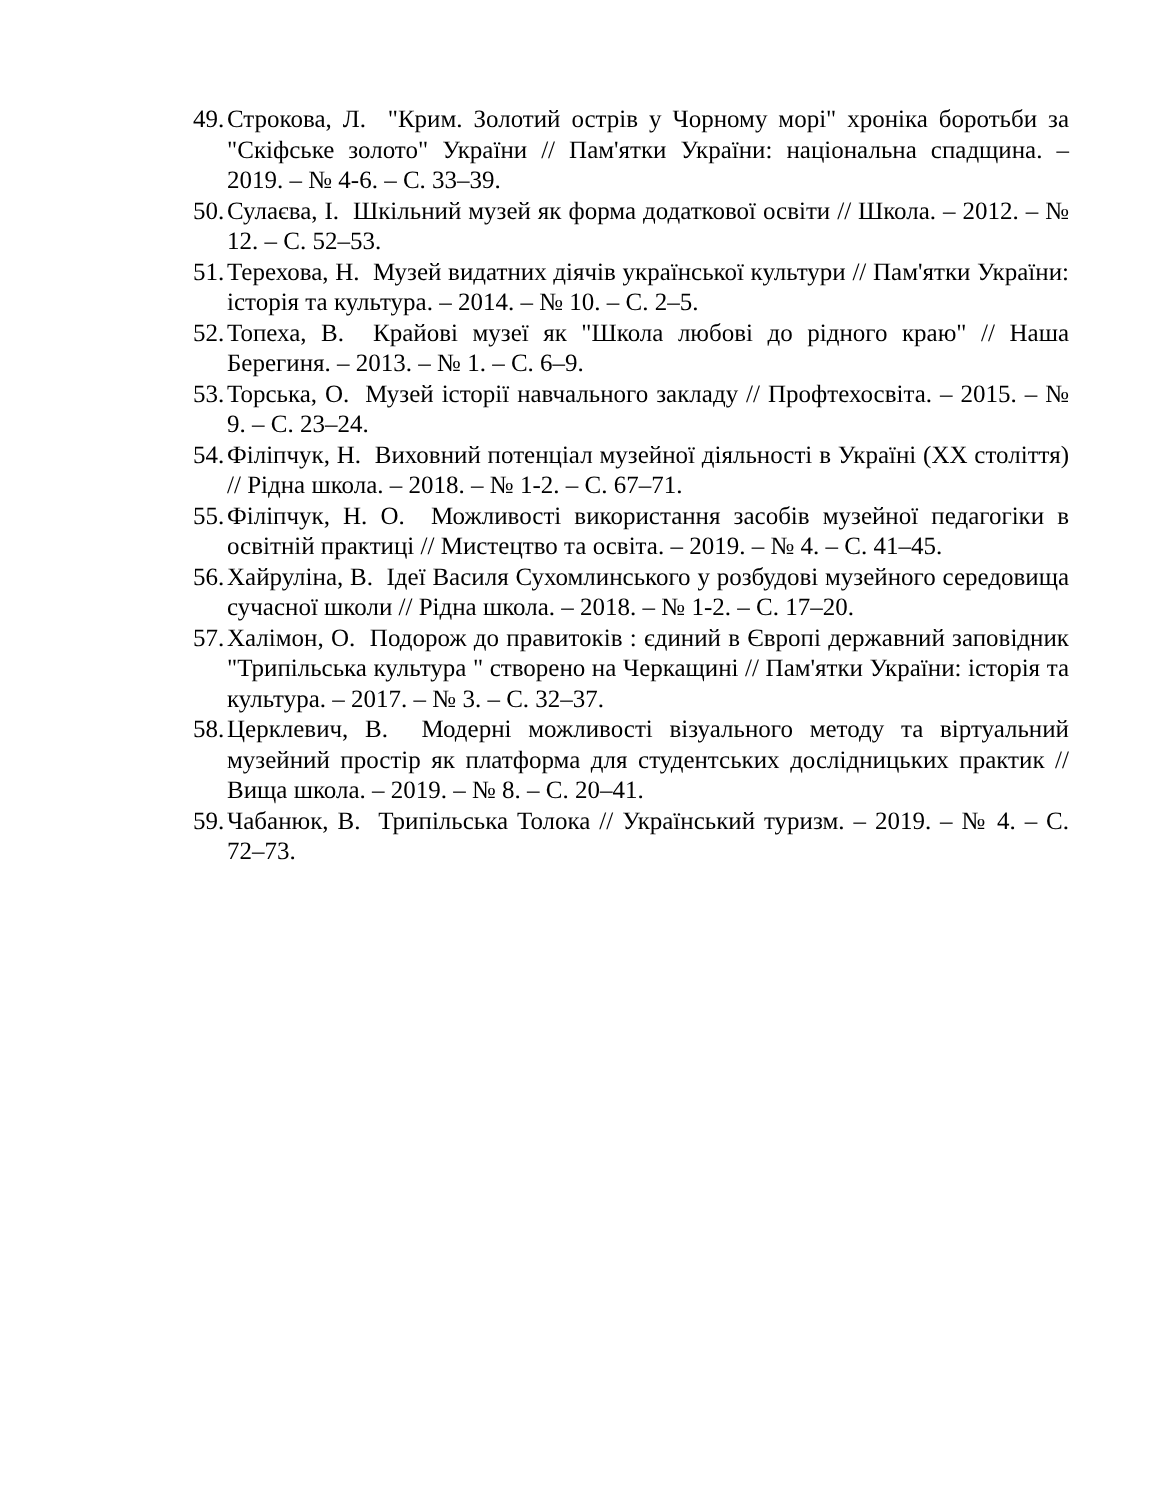49. Строкова, Л. "Крим. Золотий острів у Чорному морі" хроніка боротьби за "Скіфське золото" України // Пам'ятки України: національна спадщина. – 2019. – № 4-6. – С. 33–39.
50. Сулаєва, І. Шкільний музей як форма додаткової освіти // Школа. – 2012. – № 12. – С. 52–53.
51. Терехова, Н. Музей видатних діячів української культури // Пам'ятки України: історія та культура. – 2014. – № 10. – С. 2–5.
52. Топеха, В. Крайові музеї як "Школа любові до рідного краю" // Наша Берегиня. – 2013. – № 1. – С. 6–9.
53. Торська, О. Музей історії навчального закладу // Профтехосвіта. – 2015. – № 9. – С. 23–24.
54. Філіпчук, Н. Виховний потенціал музейної діяльності в Україні (XX століття) // Рідна школа. – 2018. – № 1-2. – С. 67–71.
55. Філіпчук, Н. О. Можливості використання засобів музейної педагогіки в освітній практиці // Мистецтво та освіта. – 2019. – № 4. – С. 41–45.
56. Хайруліна, В. Ідеї Василя Сухомлинського у розбудові музейного середовища сучасної школи // Рідна школа. – 2018. – № 1-2. – С. 17–20.
57. Халімон, О. Подорож до правитоків : єдиний в Європі державний заповідник "Трипільська культура " створено на Черкащині // Пам'ятки України: історія та культура. – 2017. – № 3. – С. 32–37.
58. Церклевич, В. Модерні можливості візуального методу та віртуальний музейний простір як платформа для студентських дослідницьких практик // Вища школа. – 2019. – № 8. – С. 20–41.
59. Чабанюк, В. Трипільська Толока // Український туризм. – 2019. – № 4. – С. 72–73.